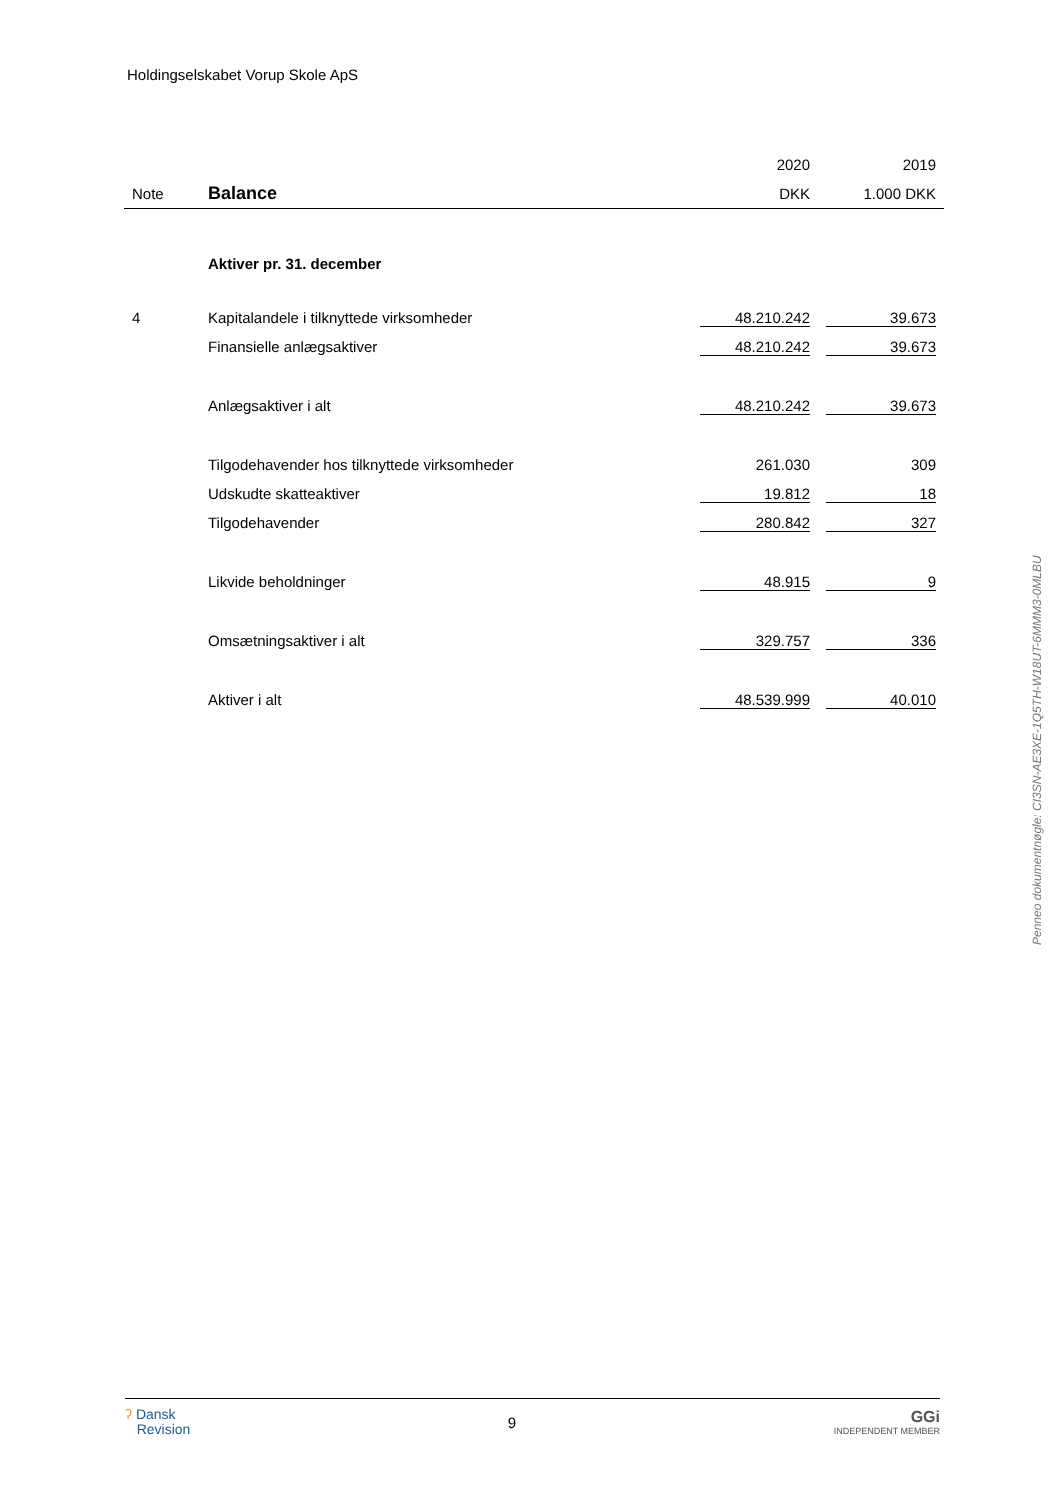Holdingselskabet Vorup Skole ApS
| | | 2020 | 2019 |
| Note | Balance | DKK | 1.000 DKK |
| | Aktiver pr. 31. december | | |
| 4 | Kapitalandele i tilknyttede virksomheder | 48.210.242 | 39.673 |
| | Finansielle anlægsaktiver | 48.210.242 | 39.673 |
| | Anlægsaktiver i alt | 48.210.242 | 39.673 |
| | Tilgodehavender hos tilknyttede virksomheder | 261.030 | 309 |
| | Udskudte skatteaktiver | 19.812 | 18 |
| | Tilgodehavender | 280.842 | 327 |
| | Likvide beholdninger | 48.915 | 9 |
| | Omsætningsaktiver i alt | 329.757 | 336 |
| | Aktiver i alt | 48.539.999 | 40.010 |
Penneo dokumentnøgle: CI3SN-AE3XE-1Q5TH-W18UT-6MMM3-0MLBU
ʔ Dansk
Revision
9
GGi
INDEPENDENT MEMBER